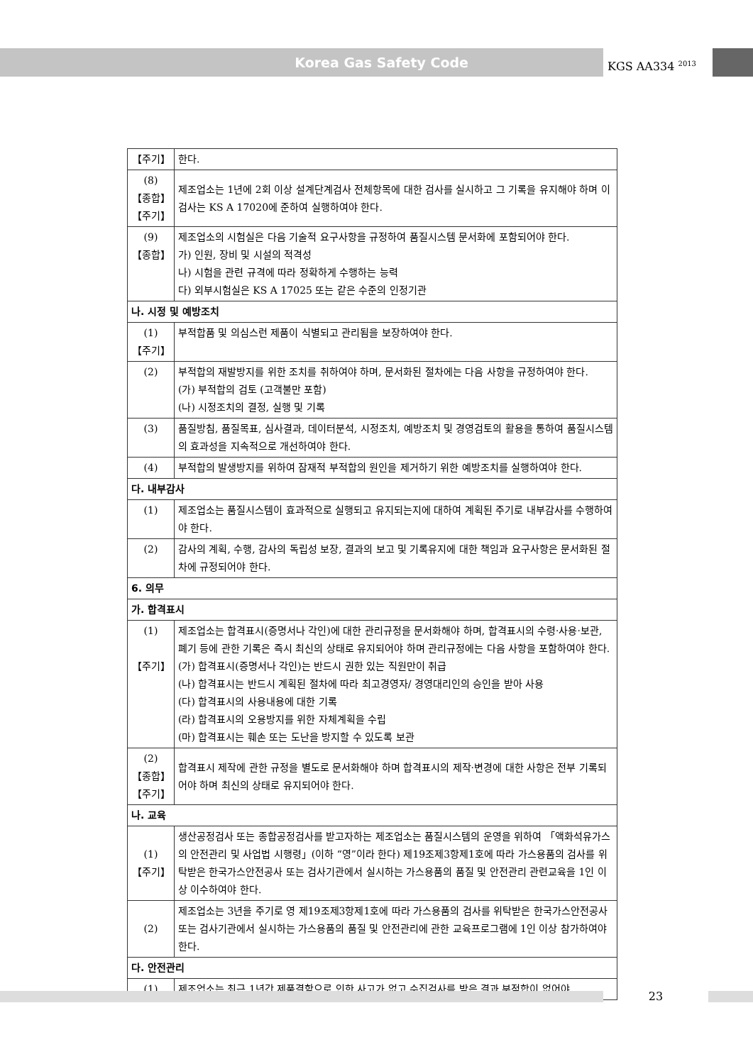Korea Gas Safety Code
KGS AA334 <sup>2013</sup>
| 【주기】 | 한다. |
| (8) 【종합】 【주기】 | 제조업소는 1년에 2회 이상 설계단계검사 전체항목에 대한 검사를 실시하고 그 기록을 유지해야 하며 이 검사는 KS A 17020에 준하여 실행하여야 한다. |
| (9) 【종합】 | 제조업소의 시험실은 다음 기술적 요구사항을 규정하여 품질시스템 문서화에 포함되어야 한다. 가) 인원, 장비 및 시설의 적격성 나) 시험을 관련 규격에 따라 정확하게 수행하는 능력 다) 외부시험실은 KS A 17025 또는 같은 수준의 인정기관 |
| 나. 시정 및 예방조치 | |
| (1) 【주기】 | 부적합품 및 의심스런 제품이 식별되고 관리됨을 보장하여야 한다. |
| (2) | 부적합의 재발방지를 위한 조치를 취하여야 하며, 문서화된 절차에는 다음 사항을 규정하여야 한다. (가) 부적합의 검토 (고객불만 포함) (나) 시정조치의 결정, 실행 및 기록 |
| (3) | 품질방침, 품질목표, 심사결과, 데이터분석, 시정조치, 예방조치 및 경영검토의 활용을 통하여 품질시스템의 효과성을 지속적으로 개선하여야 한다. |
| (4) | 부적합의 발생방지를 위하여 잠재적 부적합의 원인을 제거하기 위한 예방조치를 실행하여야 한다. |
| 다. 내부감사 | |
| (1) | 제조업소는 품질시스템이 효과적으로 실행되고 유지되는지에 대하여 계획된 주기로 내부감사를 수행하여야 한다. |
| (2) | 감사의 계획, 수행, 감사의 독립성 보장, 결과의 보고 및 기록유지에 대한 책임과 요구사항은 문서화된 절차에 규정되어야 한다. |
| 6. 의무 | |
| 가. 합격표시 | |
| (1) 【주기】 | 제조업소는 합격표시(증명서나 각인)에 대한 관리규정을 문서화해야 하며, 합격표시의 수령·사용·보관, 폐기 등에 관한 기록은 즉시 최신의 상태로 유지되어야 하며 관리규정에는 다음 사항을 포함하여야 한다. (가) 합격표시(증명서나 각인)는 반드시 권한 있는 직원만이 취급 (나) 합격표시는 반드시 계획된 절차에 따라 최고경영자/ 경영대리인의 승인을 받아 사용 (다) 합격표시의 사용내용에 대한 기록 (라) 합격표시의 오용방지를 위한 자체계획을 수립 (마) 합격표시는 훼손 또는 도난을 방지할 수 있도록 보관 |
| (2) 【종합】 【주기】 | 합격표시 제작에 관한 규정을 별도로 문서화해야 하며 합격표시의 제작·변경에 대한 사항은 전부 기록되어야 하며 최신의 상태로 유지되어야 한다. |
| 나. 교육 | |
| (1) 【주기】 | 생산공정검사 또는 종합공정검사를 받고자하는 제조업소는 품질시스템의 운영을 위하여 「액화석유가스의 안전관리 및 사업법 시행령」(이하 “영”이라 한다) 제19조제3항제1호에 따라 가스용품의 검사를 위탁받은 한국가스안전공사 또는 검사기관에서 실시하는 가스용품의 품질 및 안전관리 관련교육을 1인 이상 이수하여야 한다. |
| (2) | 제조업소는 3년을 주기로 영 제19조제3항제1호에 따라 가스용품의 검사를 위탁받은 한국가스안전공사 또는 검사기관에서 실시하는 가스용품의 품질 및 안전관리에 관한 교육프로그램에 1인 이상 참가하여야 한다. |
| 다. 안전관리 | |
| (1) | 제조업소는 최근 1년간 제품결함으로 인한 사고가 없고 수집검사를 받은 결과 부적합이 없어야 |
23